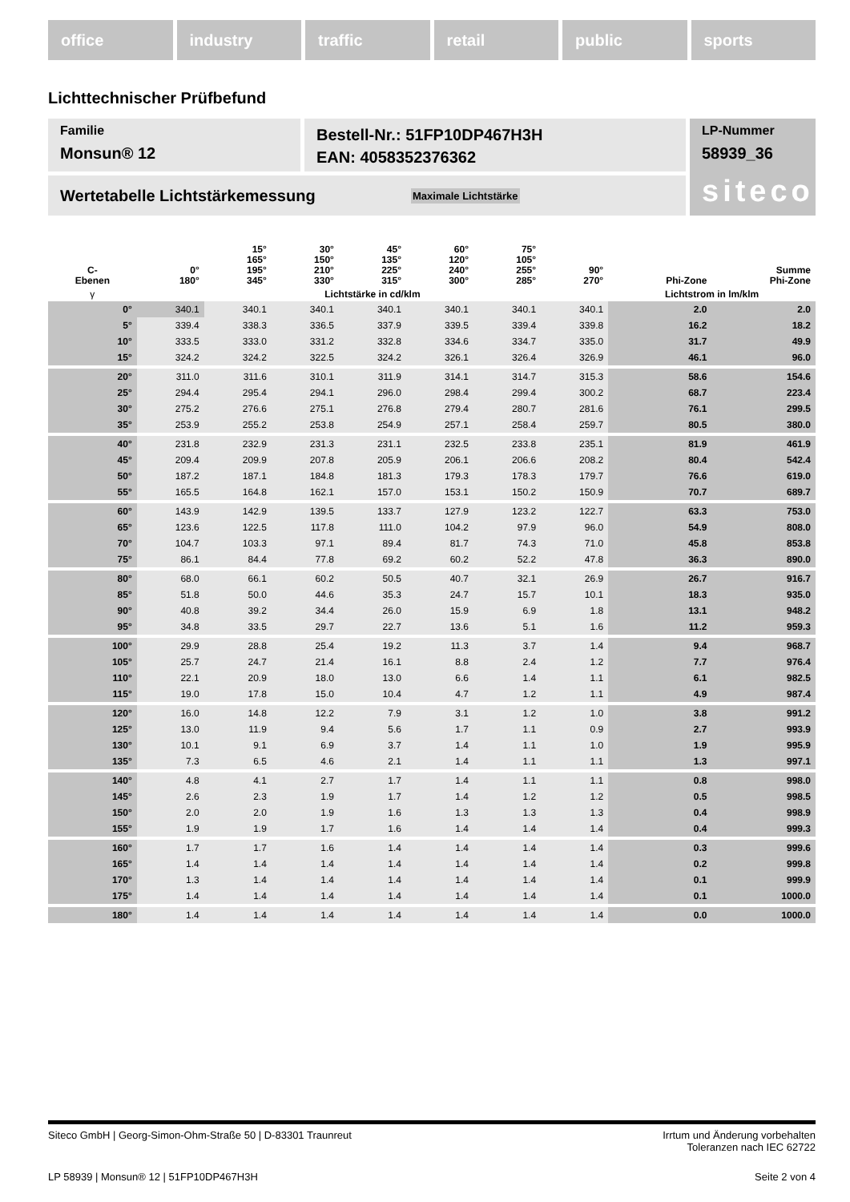office industry traffic retail public sports
Lichttechnischer Prüfbefund
Familie
Monsun® 12
Bestell-Nr.: 51FP10DP467H3H
EAN: 4058352376362
LP-Nummer
58939_36
siteco
Wertetabelle Lichtstärkemessung Maximale Lichtstärke
| C- Ebenen | 0° 180° | 15° 165° 195° 345° | 30° 150° 210° 330° | 45° 135° 225° 315° | 60° 120° 240° 300° | 75° 105° 255° 285° | 90° 270° | Phi-Zone | Summe Phi-Zone |
| --- | --- | --- | --- | --- | --- | --- | --- | --- | --- |
| γ | Lichtstärke in cd/klm | | | | | | | Lichtstrom in lm/klm | |
| 0° | 340.1 | 340.1 | 340.1 | 340.1 | 340.1 | 340.1 | 340.1 | 2.0 | 2.0 |
| 5° | 339.4 | 338.3 | 336.5 | 337.9 | 339.5 | 339.4 | 339.8 | 16.2 | 18.2 |
| 10° | 333.5 | 333.0 | 331.2 | 332.8 | 334.6 | 334.7 | 335.0 | 31.7 | 49.9 |
| 15° | 324.2 | 324.2 | 322.5 | 324.2 | 326.1 | 326.4 | 326.9 | 46.1 | 96.0 |
| 20° | 311.0 | 311.6 | 310.1 | 311.9 | 314.1 | 314.7 | 315.3 | 58.6 | 154.6 |
| 25° | 294.4 | 295.4 | 294.1 | 296.0 | 298.4 | 299.4 | 300.2 | 68.7 | 223.4 |
| 30° | 275.2 | 276.6 | 275.1 | 276.8 | 279.4 | 280.7 | 281.6 | 76.1 | 299.5 |
| 35° | 253.9 | 255.2 | 253.8 | 254.9 | 257.1 | 258.4 | 259.7 | 80.5 | 380.0 |
| 40° | 231.8 | 232.9 | 231.3 | 231.1 | 232.5 | 233.8 | 235.1 | 81.9 | 461.9 |
| 45° | 209.4 | 209.9 | 207.8 | 205.9 | 206.1 | 206.6 | 208.2 | 80.4 | 542.4 |
| 50° | 187.2 | 187.1 | 184.8 | 181.3 | 179.3 | 178.3 | 179.7 | 76.6 | 619.0 |
| 55° | 165.5 | 164.8 | 162.1 | 157.0 | 153.1 | 150.2 | 150.9 | 70.7 | 689.7 |
| 60° | 143.9 | 142.9 | 139.5 | 133.7 | 127.9 | 123.2 | 122.7 | 63.3 | 753.0 |
| 65° | 123.6 | 122.5 | 117.8 | 111.0 | 104.2 | 97.9 | 96.0 | 54.9 | 808.0 |
| 70° | 104.7 | 103.3 | 97.1 | 89.4 | 81.7 | 74.3 | 71.0 | 45.8 | 853.8 |
| 75° | 86.1 | 84.4 | 77.8 | 69.2 | 60.2 | 52.2 | 47.8 | 36.3 | 890.0 |
| 80° | 68.0 | 66.1 | 60.2 | 50.5 | 40.7 | 32.1 | 26.9 | 26.7 | 916.7 |
| 85° | 51.8 | 50.0 | 44.6 | 35.3 | 24.7 | 15.7 | 10.1 | 18.3 | 935.0 |
| 90° | 40.8 | 39.2 | 34.4 | 26.0 | 15.9 | 6.9 | 1.8 | 13.1 | 948.2 |
| 95° | 34.8 | 33.5 | 29.7 | 22.7 | 13.6 | 5.1 | 1.6 | 11.2 | 959.3 |
| 100° | 29.9 | 28.8 | 25.4 | 19.2 | 11.3 | 3.7 | 1.4 | 9.4 | 968.7 |
| 105° | 25.7 | 24.7 | 21.4 | 16.1 | 8.8 | 2.4 | 1.2 | 7.7 | 976.4 |
| 110° | 22.1 | 20.9 | 18.0 | 13.0 | 6.6 | 1.4 | 1.1 | 6.1 | 982.5 |
| 115° | 19.0 | 17.8 | 15.0 | 10.4 | 4.7 | 1.2 | 1.1 | 4.9 | 987.4 |
| 120° | 16.0 | 14.8 | 12.2 | 7.9 | 3.1 | 1.2 | 1.0 | 3.8 | 991.2 |
| 125° | 13.0 | 11.9 | 9.4 | 5.6 | 1.7 | 1.1 | 0.9 | 2.7 | 993.9 |
| 130° | 10.1 | 9.1 | 6.9 | 3.7 | 1.4 | 1.1 | 1.0 | 1.9 | 995.9 |
| 135° | 7.3 | 6.5 | 4.6 | 2.1 | 1.4 | 1.1 | 1.1 | 1.3 | 997.1 |
| 140° | 4.8 | 4.1 | 2.7 | 1.7 | 1.4 | 1.1 | 1.1 | 0.8 | 998.0 |
| 145° | 2.6 | 2.3 | 1.9 | 1.7 | 1.4 | 1.2 | 1.2 | 0.5 | 998.5 |
| 150° | 2.0 | 2.0 | 1.9 | 1.6 | 1.3 | 1.3 | 1.3 | 0.4 | 998.9 |
| 155° | 1.9 | 1.9 | 1.7 | 1.6 | 1.4 | 1.4 | 1.4 | 0.4 | 999.3 |
| 160° | 1.7 | 1.7 | 1.6 | 1.4 | 1.4 | 1.4 | 1.4 | 0.3 | 999.6 |
| 165° | 1.4 | 1.4 | 1.4 | 1.4 | 1.4 | 1.4 | 1.4 | 0.2 | 999.8 |
| 170° | 1.3 | 1.4 | 1.4 | 1.4 | 1.4 | 1.4 | 1.4 | 0.1 | 999.9 |
| 175° | 1.4 | 1.4 | 1.4 | 1.4 | 1.4 | 1.4 | 1.4 | 0.1 | 1000.0 |
| 180° | 1.4 | 1.4 | 1.4 | 1.4 | 1.4 | 1.4 | 1.4 | 0.0 | 1000.0 |
Siteco GmbH | Georg-Simon-Ohm-Straße 50 | D-83301 Traunreut Irrtum und Änderung vorbehalten
Toleranzen nach IEC 62722
LP 58939 | Monsun® 12 | 51FP10DP467H3H Seite 2 von 4